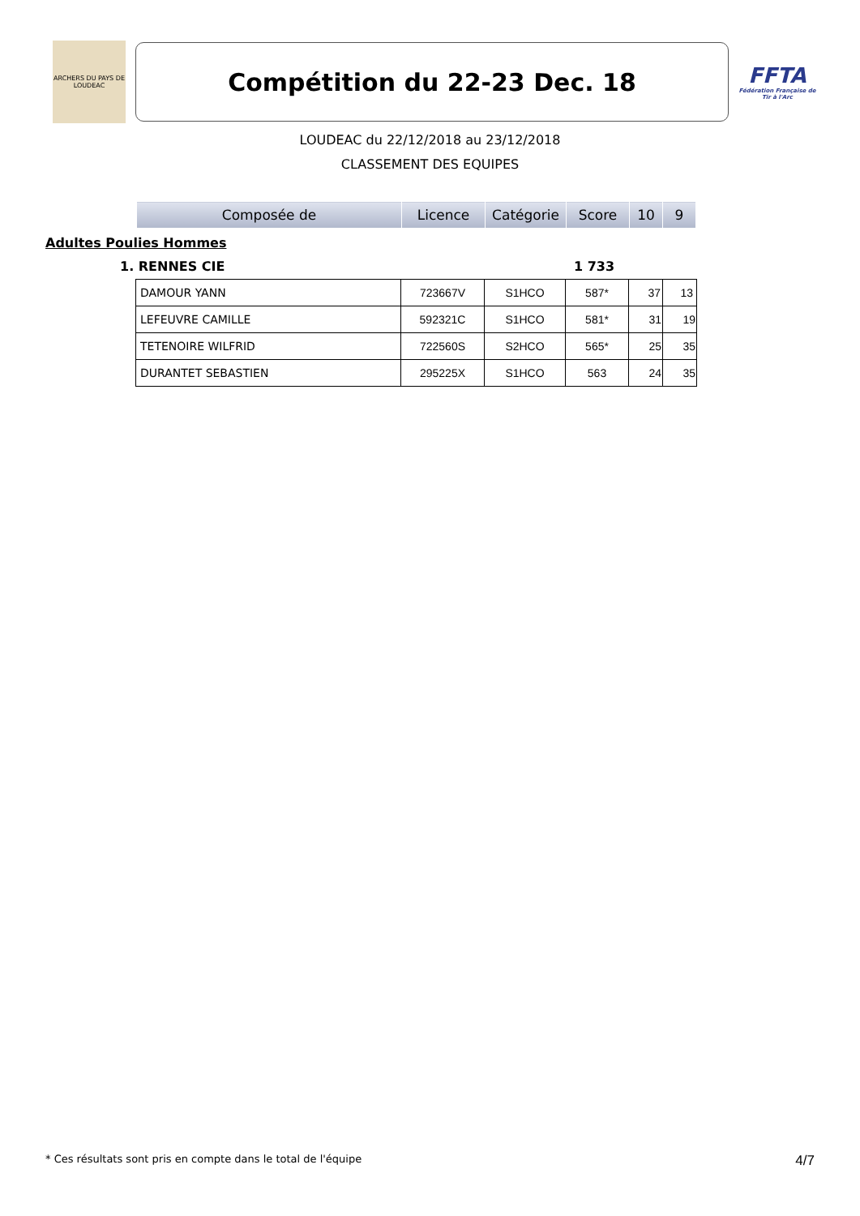ARCHERS DU PAYS DE LOUDEAC
Compétition du 22-23 Dec. 18
FFTA
Fédération Française de Tir à l'Arc
LOUDEAC du 22/12/2018 au 23/12/2018
CLASSEMENT DES EQUIPES
| Composée de | Licence | Catégorie | Score | 10 | 9 |
Adultes Poulies Hommes
1. RENNES CIE 1 733
| DAMOUR YANN | 723667V | S1HCO | 587* | 37 | 13 |
| LEFEUVRE CAMILLE | 592321C | S1HCO | 581* | 31 | 19 |
| TETENOIRE WILFRID | 722560S | S2HCO | 565* | 25 | 35 |
| DURANTET SEBASTIEN | 295225X | S1HCO | 563 | 24 | 35 |
* Ces résultats sont pris en compte dans le total de l'équipe 4/7